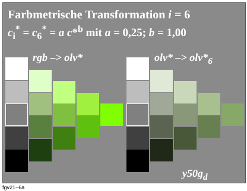Farbmetrische Transformation i = 6
c<sub>i</sub><sup>*</sup> = c<sub>6</sub><sup>*</sup> = a c*<sup>b</sup> mit a = 0,25; b = 1,00
rgb –> olv* olv* –> olv*<sub>6</sub>
y50g<sub>d</sub>
fgv21−6a